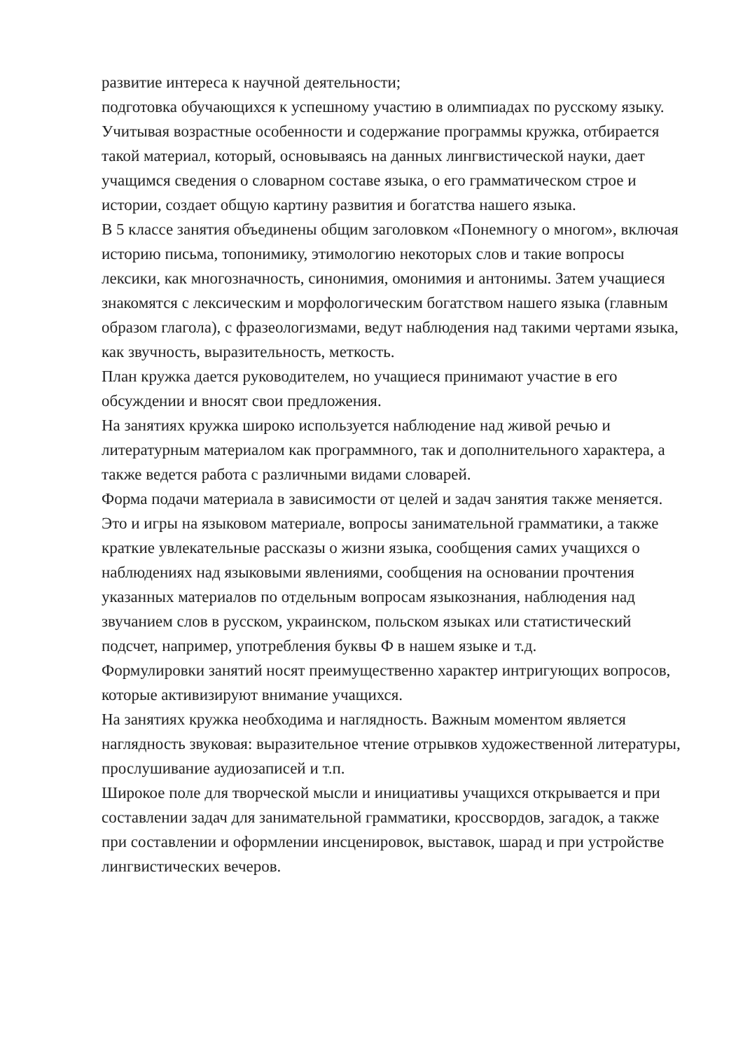развитие интереса к научной деятельности;
подготовка обучающихся к успешному участию в олимпиадах по русскому языку.
Учитывая возрастные особенности и содержание программы кружка, отбирается такой материал, который, основываясь на данных лингвистической науки, дает учащимся сведения о словарном составе языка, о его грамматическом строе и истории, создает общую картину развития и богатства нашего языка.
В 5 классе занятия объединены общим заголовком «Понемногу о многом», включая историю письма, топонимику, этимологию некоторых слов и такие вопросы лексики, как многозначность, синонимия, омонимия и антонимы. Затем учащиеся знакомятся с лексическим и морфологическим богатством нашего языка (главным образом глагола), с фразеологизмами, ведут наблюдения над такими чертами языка, как звучность, выразительность, меткость.
План кружка дается руководителем, но учащиеся принимают участие в его обсуждении и вносят свои предложения.
На занятиях кружка широко используется наблюдение над живой речью и литературным материалом как программного, так и дополнительного характера, а также ведется работа с различными видами словарей.
Форма подачи материала в зависимости от целей и задач занятия также меняется. Это и игры на языковом материале, вопросы занимательной грамматики, а также краткие увлекательные рассказы о жизни языка, сообщения самих учащихся о наблюдениях над языковыми явлениями, сообщения на основании прочтения указанных материалов по отдельным вопросам языкознания, наблюдения над звучанием слов в русском, украинском, польском языках или статистический подсчет, например, употребления буквы Ф в нашем языке и т.д.
Формулировки занятий носят преимущественно характер интригующих вопросов, которые активизируют внимание учащихся.
На занятиях кружка необходима и наглядность. Важным моментом является наглядность звуковая: выразительное чтение отрывков художественной литературы, прослушивание аудиозаписей и т.п.
Широкое поле для творческой мысли и инициативы учащихся открывается и при составлении задач для занимательной грамматики, кроссвордов, загадок, а также при составлении и оформлении инсценировок, выставок, шарад и при устройстве лингвистических вечеров.